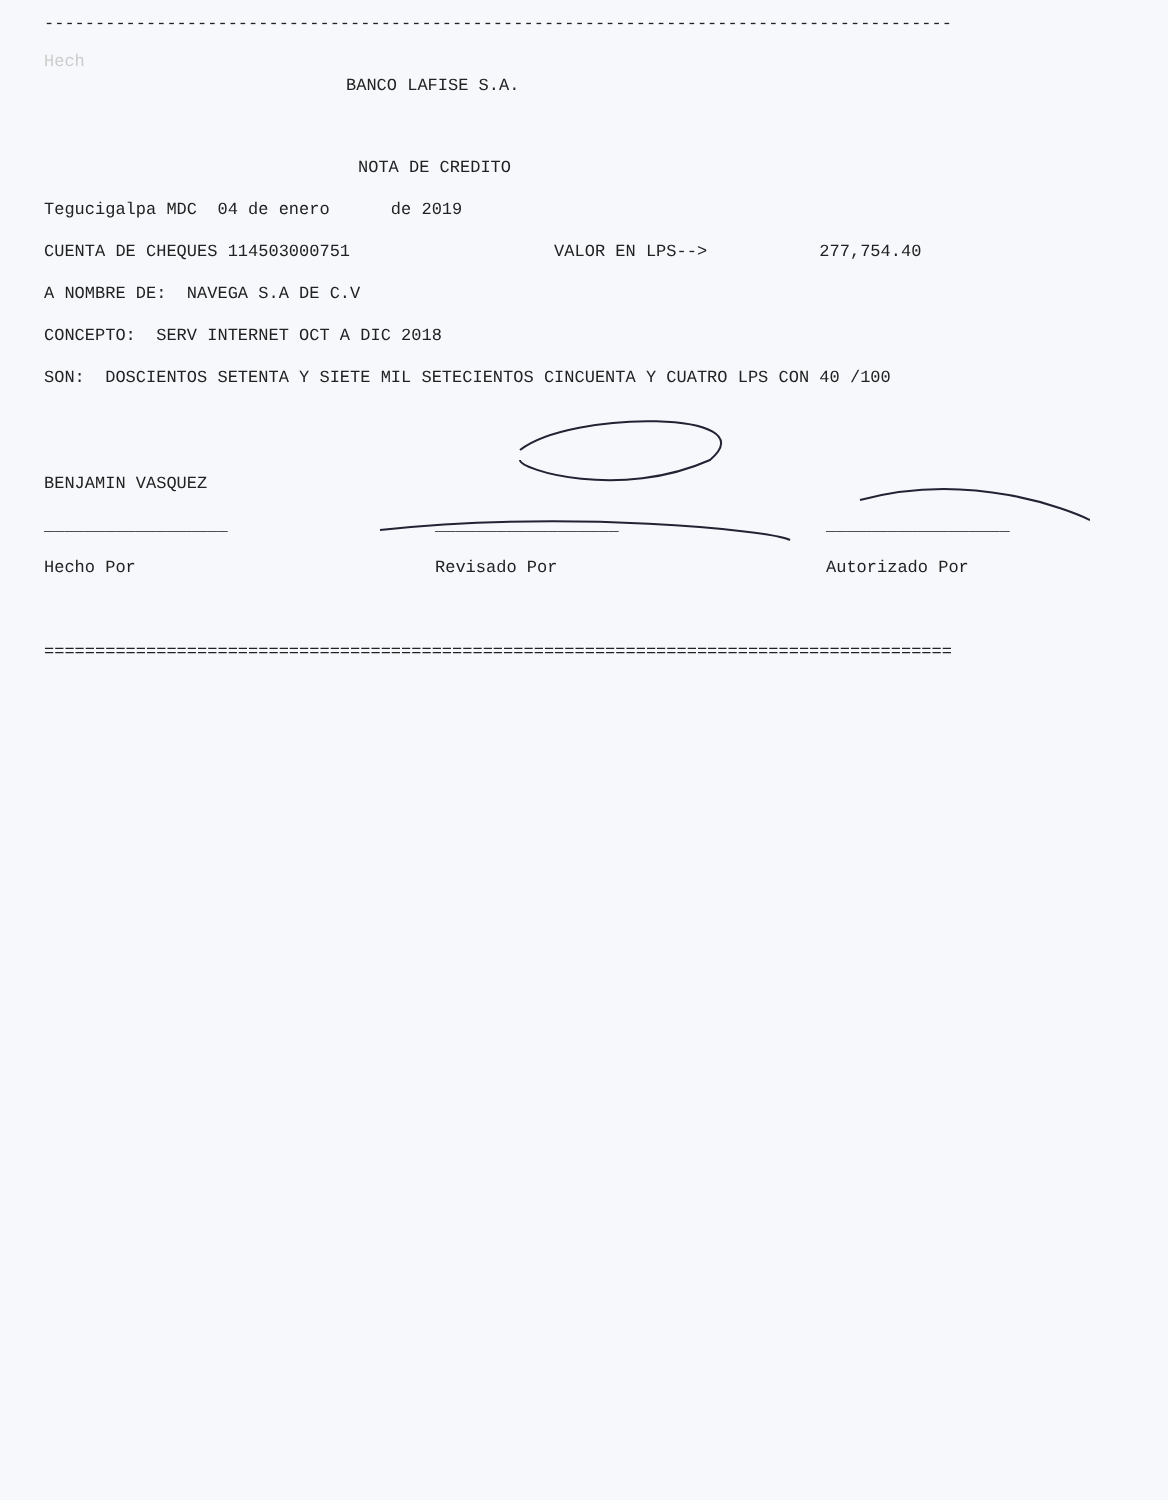-----------------------------------------------------------------------------------------
Hech
BANCO LAFISE S.A.
NOTA DE CREDITO
Tegucigalpa MDC 04 de enero de 2019
CUENTA DE CHEQUES 114503000751 VALOR EN LPS--> 277,754.40
A NOMBRE DE: NAVEGA S.A DE C.V
CONCEPTO: SERV INTERNET OCT A DIC 2018
SON: DOSCIENTOS SETENTA Y SIETE MIL SETECIENTOS CINCUENTA Y CUATRO LPS CON 40 /100
BENJAMIN VASQUEZ
__________________
__________________
__________________
Hecho Por
Revisado Por
Autorizado Por
=========================================================================================